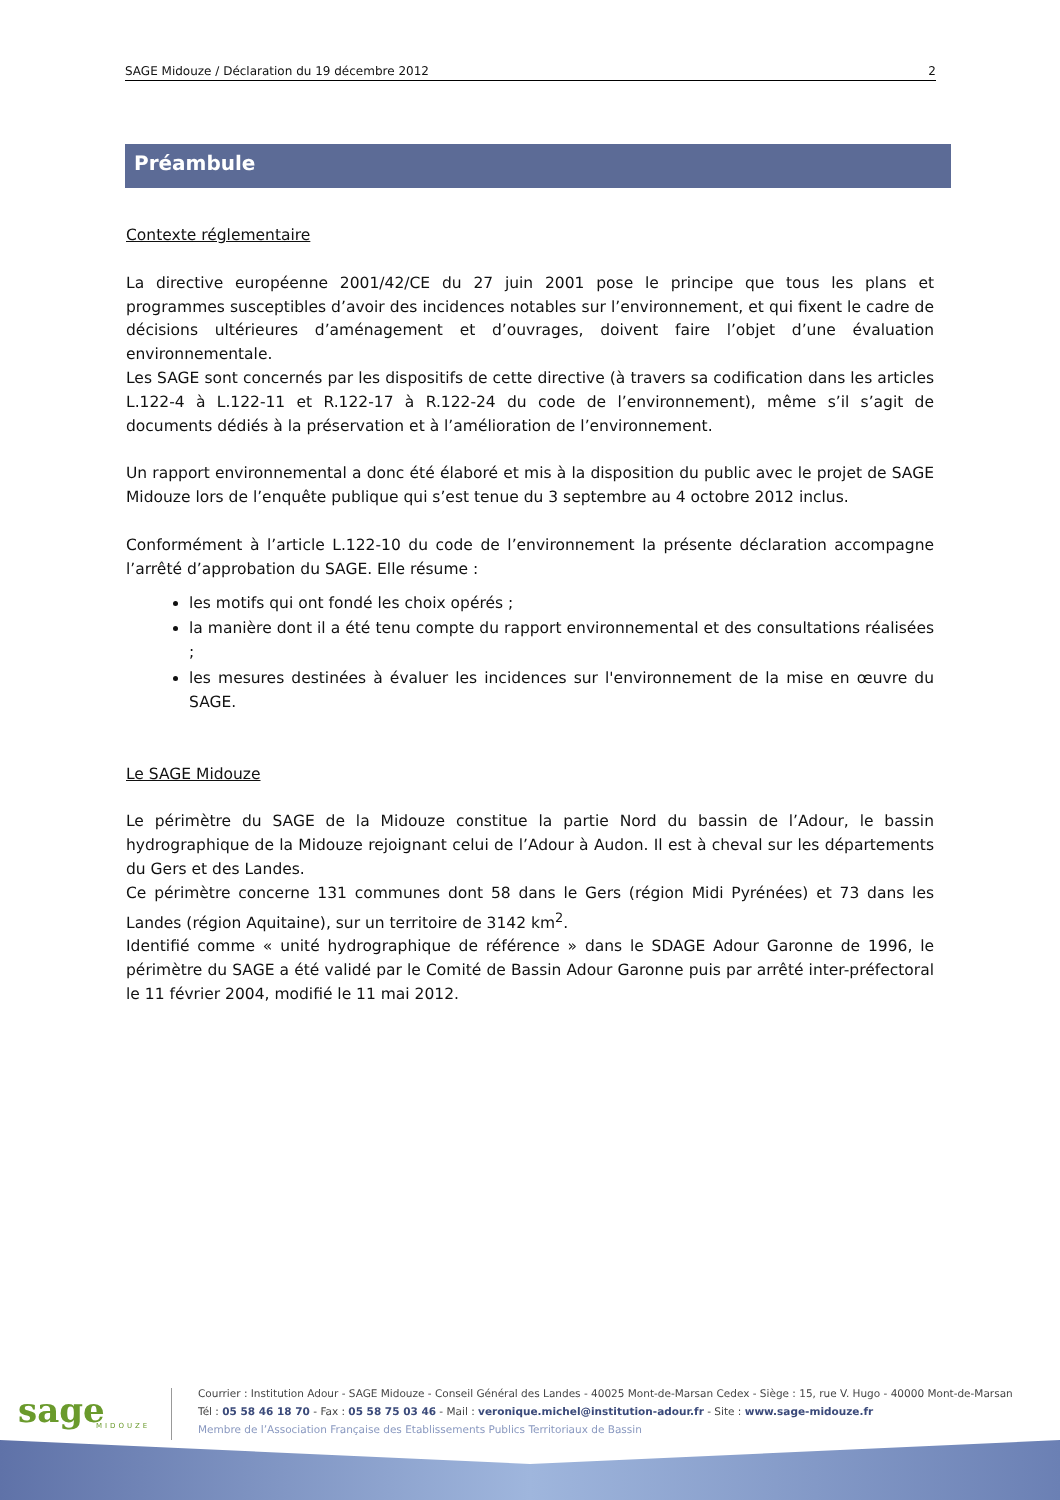SAGE Midouze / Déclaration du 19 décembre 2012 2
Préambule
Contexte réglementaire
La directive européenne 2001/42/CE du 27 juin 2001 pose le principe que tous les plans et programmes susceptibles d’avoir des incidences notables sur l’environnement, et qui fixent le cadre de décisions ultérieures d’aménagement et d’ouvrages, doivent faire l’objet d’une évaluation environnementale.
Les SAGE sont concernés par les dispositifs de cette directive (à travers sa codification dans les articles L.122-4 à L.122-11 et R.122-17 à R.122-24 du code de l’environnement), même s’il s’agit de documents dédiés à la préservation et à l’amélioration de l’environnement.
Un rapport environnemental a donc été élaboré et mis à la disposition du public avec le projet de SAGE Midouze lors de l’enquête publique qui s’est tenue du 3 septembre au 4 octobre 2012 inclus.
Conformément à l’article L.122-10 du code de l’environnement la présente déclaration accompagne l’arrêté d’approbation du SAGE. Elle résume :
les motifs qui ont fondé les choix opérés ;
la manière dont il a été tenu compte du rapport environnemental et des consultations réalisées ;
les mesures destinées à évaluer les incidences sur l'environnement de la mise en œuvre du SAGE.
Le SAGE Midouze
Le périmètre du SAGE de la Midouze constitue la partie Nord du bassin de l’Adour, le bassin hydrographique de la Midouze rejoignant celui de l’Adour à Audon. Il est à cheval sur les départements du Gers et des Landes.
Ce périmètre concerne 131 communes dont 58 dans le Gers (région Midi Pyrénées) et 73 dans les Landes (région Aquitaine), sur un territoire de 3142 km<sup>2</sup>.
Identifié comme « unité hydrographique de référence » dans le SDAGE Adour Garonne de 1996, le périmètre du SAGE a été validé par le Comité de Bassin Adour Garonne puis par arrêté inter-préfectoral le 11 février 2004, modifié le 11 mai 2012.
sage
MIDOUZE
Courrier : Institution Adour - SAGE Midouze - Conseil Général des Landes - 40025 Mont-de-Marsan Cedex - Siège : 15, rue V. Hugo - 40000 Mont-de-Marsan
Tél : 05 58 46 18 70 - Fax : 05 58 75 03 46 - Mail : veronique.michel@institution-adour.fr - Site : www.sage-midouze.fr
Membre de l’Association Française des Etablissements Publics Territoriaux de Bassin